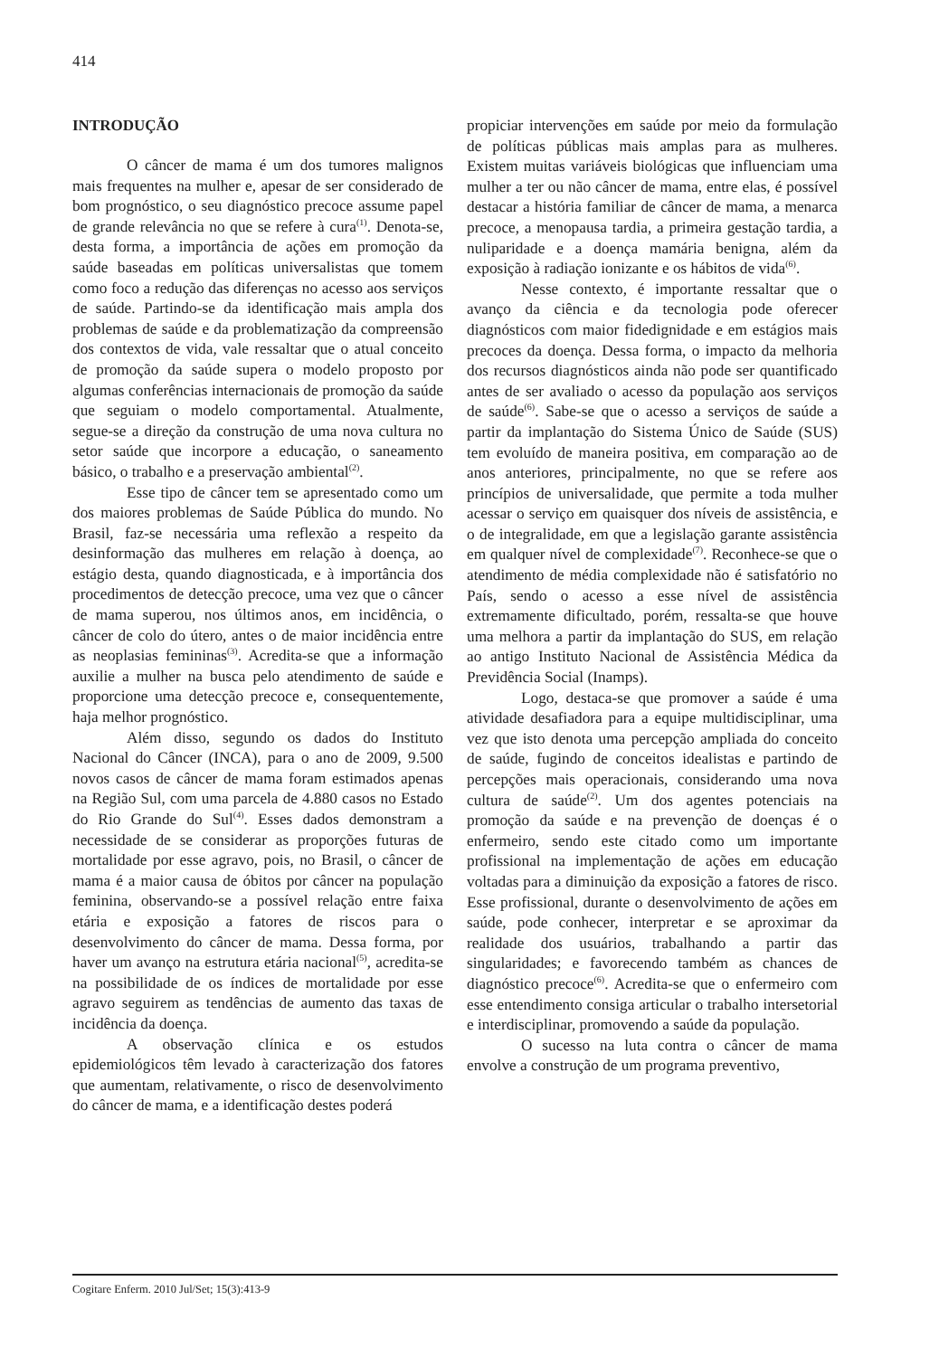414
INTRODUÇÃO
O câncer de mama é um dos tumores malignos mais frequentes na mulher e, apesar de ser considerado de bom prognóstico, o seu diagnóstico precoce assume papel de grande relevância no que se refere à cura<sup>(1)</sup>. Denota-se, desta forma, a importância de ações em promoção da saúde baseadas em políticas universalistas que tomem como foco a redução das diferenças no acesso aos serviços de saúde. Partindo-se da identificação mais ampla dos problemas de saúde e da problematização da compreensão dos contextos de vida, vale ressaltar que o atual conceito de promoção da saúde supera o modelo proposto por algumas conferências internacionais de promoção da saúde que seguiam o modelo comportamental. Atualmente, segue-se a direção da construção de uma nova cultura no setor saúde que incorpore a educação, o saneamento básico, o trabalho e a preservação ambiental<sup>(2)</sup>.
Esse tipo de câncer tem se apresentado como um dos maiores problemas de Saúde Pública do mundo. No Brasil, faz-se necessária uma reflexão a respeito da desinformação das mulheres em relação à doença, ao estágio desta, quando diagnosticada, e à importância dos procedimentos de detecção precoce, uma vez que o câncer de mama superou, nos últimos anos, em incidência, o câncer de colo do útero, antes o de maior incidência entre as neoplasias femininas<sup>(3)</sup>. Acredita-se que a informação auxilie a mulher na busca pelo atendimento de saúde e proporcione uma detecção precoce e, consequentemente, haja melhor prognóstico.
Além disso, segundo os dados do Instituto Nacional do Câncer (INCA), para o ano de 2009, 9.500 novos casos de câncer de mama foram estimados apenas na Região Sul, com uma parcela de 4.880 casos no Estado do Rio Grande do Sul<sup>(4)</sup>. Esses dados demonstram a necessidade de se considerar as proporções futuras de mortalidade por esse agravo, pois, no Brasil, o câncer de mama é a maior causa de óbitos por câncer na população feminina, observando-se a possível relação entre faixa etária e exposição a fatores de riscos para o desenvolvimento do câncer de mama. Dessa forma, por haver um avanço na estrutura etária nacional<sup>(5)</sup>, acredita-se na possibilidade de os índices de mortalidade por esse agravo seguirem as tendências de aumento das taxas de incidência da doença.
A observação clínica e os estudos epidemiológicos têm levado à caracterização dos fatores que aumentam, relativamente, o risco de desenvolvimento do câncer de mama, e a identificação destes poderá
propiciar intervenções em saúde por meio da formulação de políticas públicas mais amplas para as mulheres. Existem muitas variáveis biológicas que influenciam uma mulher a ter ou não câncer de mama, entre elas, é possível destacar a história familiar de câncer de mama, a menarca precoce, a menopausa tardia, a primeira gestação tardia, a nuliparidade e a doença mamária benigna, além da exposição à radiação ionizante e os hábitos de vida<sup>(6)</sup>.
Nesse contexto, é importante ressaltar que o avanço da ciência e da tecnologia pode oferecer diagnósticos com maior fidedignidade e em estágios mais precoces da doença. Dessa forma, o impacto da melhoria dos recursos diagnósticos ainda não pode ser quantificado antes de ser avaliado o acesso da população aos serviços de saúde<sup>(6)</sup>. Sabe-se que o acesso a serviços de saúde a partir da implantação do Sistema Único de Saúde (SUS) tem evoluído de maneira positiva, em comparação ao de anos anteriores, principalmente, no que se refere aos princípios de universalidade, que permite a toda mulher acessar o serviço em quaisquer dos níveis de assistência, e o de integralidade, em que a legislação garante assistência em qualquer nível de complexidade<sup>(7)</sup>. Reconhece-se que o atendimento de média complexidade não é satisfatório no País, sendo o acesso a esse nível de assistência extremamente dificultado, porém, ressalta-se que houve uma melhora a partir da implantação do SUS, em relação ao antigo Instituto Nacional de Assistência Médica da Previdência Social (Inamps).
Logo, destaca-se que promover a saúde é uma atividade desafiadora para a equipe multidisciplinar, uma vez que isto denota uma percepção ampliada do conceito de saúde, fugindo de conceitos idealistas e partindo de percepções mais operacionais, considerando uma nova cultura de saúde<sup>(2)</sup>. Um dos agentes potenciais na promoção da saúde e na prevenção de doenças é o enfermeiro, sendo este citado como um importante profissional na implementação de ações em educação voltadas para a diminuição da exposição a fatores de risco. Esse profissional, durante o desenvolvimento de ações em saúde, pode conhecer, interpretar e se aproximar da realidade dos usuários, trabalhando a partir das singularidades; e favorecendo também as chances de diagnóstico precoce<sup>(6)</sup>. Acredita-se que o enfermeiro com esse entendimento consiga articular o trabalho intersetorial e interdisciplinar, promovendo a saúde da população.
O sucesso na luta contra o câncer de mama envolve a construção de um programa preventivo,
Cogitare Enferm. 2010 Jul/Set; 15(3):413-9